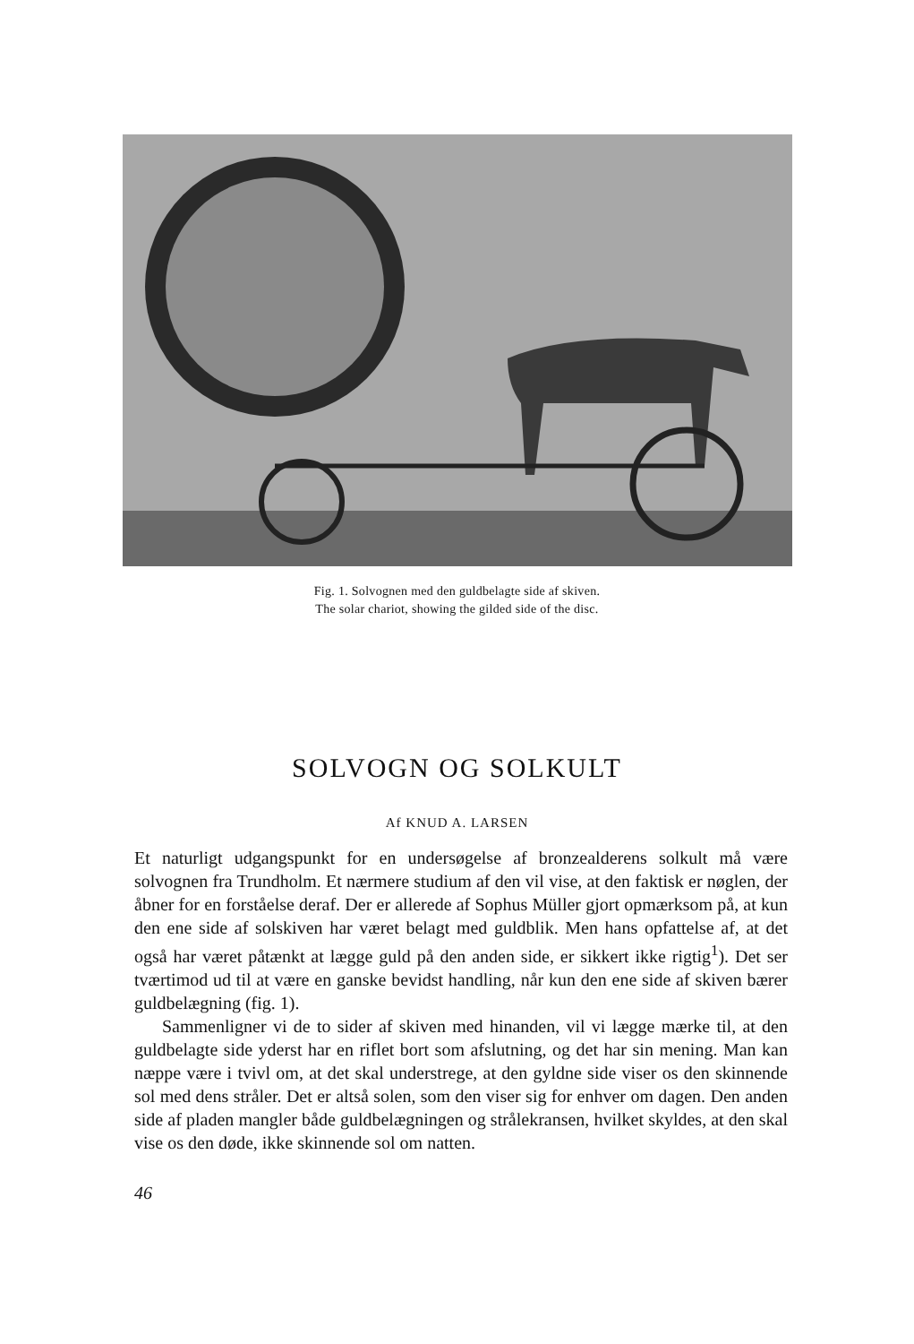Fig. 1. Solvognen med den guldbelagte side af skiven.
The solar chariot, showing the gilded side of the disc.
SOLVOGN OG SOLKULT
Af KNUD A. LARSEN
Et naturligt udgangspunkt for en undersøgelse af bronzealderens solkult må være solvognen fra Trundholm. Et nærmere studium af den vil vise, at den faktisk er nøglen, der åbner for en forståelse deraf. Der er allerede af Sophus Müller gjort opmærksom på, at kun den ene side af solskiven har været belagt med guldblik. Men hans opfattelse af, at det også har været påtænkt at lægge guld på den anden side, er sikkert ikke rigtig<sup>1</sup>). Det ser tværtimod ud til at være en ganske bevidst handling, når kun den ene side af skiven bærer guldbelægning (fig. 1).
Sammenligner vi de to sider af skiven med hinanden, vil vi lægge mærke til, at den guldbelagte side yderst har en riflet bort som afslutning, og det har sin mening. Man kan næppe være i tvivl om, at det skal understrege, at den gyldne side viser os den skinnende sol med dens stråler. Det er altså solen, som den viser sig for enhver om dagen. Den anden side af pladen mangler både guldbelægningen og strålekransen, hvilket skyldes, at den skal vise os den døde, ikke skinnende sol om natten.
46